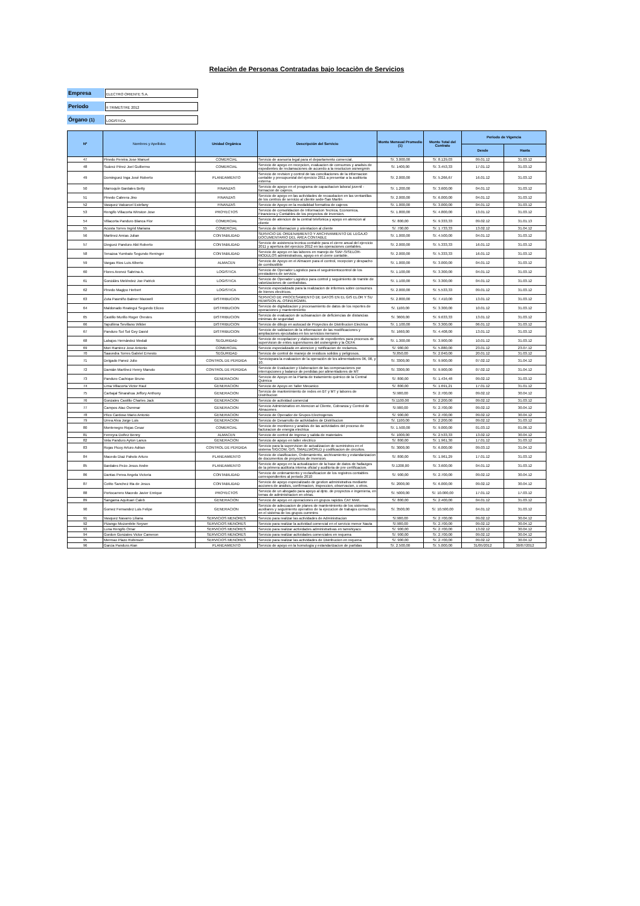Relaciòn de Personas Contratadas bajo locaciòn de Servicios
Empresa
ELECTRO ORIENTE S.A.
Periodo
II TRIMESTRE 2012
Órgano (1)
LOGISTICA
| Nº | Nombres y Apellidos | Unidad Orgánica | Descripción del Servicio | Monto Mensual Promedio (1) | Monto Total del Contrato | Periodo de Vigencia | |
| --- | --- | --- | --- | --- | --- | --- | --- |
| | | | | | | Desde | Hasta |
| 47 | Pinedo Pereira Jose Manuel | COMERCIAL | Servicio de asesoria legal para el departamento comercial. | S/. 3.000,00 | S/. 8.129,03 | 09.01.12 | 31.03.12 |
| 48 | Suárez Pérez Joel Guillermo | COMERCIAL | Servicio de apoyo en recepcion, evaluacion de consumos y analisis de expedientes de reclamaciones de acuerdo a la resolucion osinergmin | S/. 1400,00 | S/. 3.453,33 | 17.01.12 | 31.03.12 |
| 49 | Dominguez Inga José Roberto | PLANEAMIENTO | Servicio de revision y control de las conciliaciones de la informacion contable y presupuestal del ejercicio 2011 a presentar a la auditoria externa | S/. 2.000,00 | S/. 5.266,67 | 16.01.12 | 31.03.12 |
| 50 | Marroquín Bardales Betty | FINANZAS | Servicio de apoyo en el programa de capacitacion laboral juvenil -formacion de cajeros. | S/. 1.200,00 | S/. 3.600,00 | 04.01.12 | 31.03.12 |
| 51 | Pinedo Cabrera Jino | FINANZAS | Servicio de apoyo en las actividades de recaudacion en las ventanillas de los centros de servicio al cliente sede-San Martin | S/. 2.000,00 | S/. 6.000,00 | 04.01.12 | 31.03.12 |
| 52 | Vasquez Valcarcel Estefany | FINANZAS | Servicio de Apoyo en la modalidad formativa de cajeros | S/. 1.000,00 | S/. 3.000,00 | 04.01.12 | 31.03.12 |
| 53 | Rengifo Villacorta Winston Jose | PROYECTOS | Servicio de consolidacion de Informacion Tecnica, Economica, Financiera y Contables de los proyectos de inversion. | S/. 1.800,00 | S/. 4.800,00 | 13.01.12 | 31.03.12 |
| 54 | Villacorta Panduro Blanca Flor | COMERCIAL | Servicio de atencion de la central telefonica y apoyo en atencion al cliente | S/. 800,00 | S/. 9.333,33 | 09.02.12 | 31.01.13 |
| 55 | Acosta Torres Ingrid Mariana | COMERCIAL | Servicio de informacion y orientacion al cliente | S/. 700,00 | S/. 1.733,33 | 13.02.12 | 31.04.12 |
| 56 | Martinez Amias Julian | CONTABILIDAD | SERVICIO DE ORDENAMIENTO Y ARCHIVAMIENTO DE LEGAJO DOCUMENTARIO DEL ÁREA CONTABLE | S/. 1.000,00 | S/. 4.500,00 | 04.01.12 | 31.03.12 |
| 57 | Dieguez Panduro Alid Roberto | CONTABILIDAD | Servicio de asistencia tecnica contable para el cierre anual del ejercicio 2011 y apertura del ejercicio 2012 en las operaciones contables. | S/. 2.000,00 | S/. 5.333,33 | 16.01.12 | 31.03.12 |
| 58 | Tenazoa Yumbato Segundo Reninger | CONTABILIDAD | Servicio de apoyo en las labores en manejo de SIAF-SISELOR-MODULOS administrativos, apoyo en el cierre contable. | S/. 2.000,00 | S/. 5.333,33 | 16.01.12 | 31.03.12 |
| 59 | Vargas Rios Luis Alberto | ALMACEN | Servicio de Apoyo en el Almacen para el control, recepcion y despacho de combustible | S/. 1.000,00 | S/. 3.000,00 | 04.01.12 | 31.03.12 |
| 60 | Flores Aronez Sabrina A. | LOGISTICA | Servicio de Operador Logistico para el seguimientocontrol de los prestadores de servicio. | S/. 1.100,00 | S/. 3.300,00 | 04.01.12 | 31.03.12 |
| 61 | Gonzáles Meléndez Joe Patrick | LOGISTICA | Servicio de Operador Logistico para control y seguimiento de tramite de valorizaciones de contratistas. | S/. 1.100,00 | S/. 3.300,00 | 04.01.12 | 31.03.12 |
| 62 | Pinedo Magipo Herbert | LOGISTICA | Servicio especializado para la realizacion de informes sobre consumos de bienes electricos. | S/. 2.000,00 | S/. 5.533,33 | 09.01.12 | 31.03.12 |
| 63 | Zuta Pasmiño Balmer Maxwell | DISTRIBUCION | SERVICIO DE PROCESAMIENTO DE DATOS EN EL GIS ELOR Y SU REMISION AL OSINERGMIN. | S/. 2.800,00 | S/. 7.410,00 | 13.01.12 | 31.03.12 |
| 64 | Maldonado Reategui Segundo Eliceo | DISTRIBUCION | Servicio de digitalizacion y procesamiento de datos de los reportes de operaciones y mantenimiento | S/. 1100,00 | S/. 3.300,00 | 10.01.12 | 31.03.12 |
| 65 | Castillo Murillo Roger Orestes | DISTRIBUCION | Servicio de evaluacion de subsanacion de deficiencias de distancias minimas de seguridad | S/. 3600,00 | S/. 9.633,33 | 13.01.12 | 31.03.12 |
| 66 | Tapullima Sevillano Wilder | DISTRIBUCION | Servicio de dibujo en autocad de Proyectos de Distribucion Electrica | S/. 1.100,00 | S/. 3.300,00 | 06.01.12 | 31.03.12 |
| 67 | Panduro Sol Sol Gey David | DISTRIBUCION | Servicio de validacion de la informacion de las modificaciones y ampliaciones ejecutadas en los servicios menores | S/. 1660,00 | S/. 4.408,00 | 13.01.12 | 31.03.12 |
| 68 | Labajos Hernández Medali | SEGURIDAD | Servicio de recopilacion y elaboracion de expedientes para procesos de supervision de entes supervisores del osinergmin y la OEFA | S/. 1.300,00 | S/. 3.900,00 | 10.01.12 | 31.03.12 |
| 69 | Mori Ramirez Jose Antonio | COMERCIAL | Servicio especializado en atencion y notificacion de reclamos. | S/. 980,00 | S/. 5.880,00 | 23.01.12 | 23.07.12 |
| 70 | Saavedra Torres Gabriel Ernesto | SEGURIDAD | Servicio de control de manejo de residuos solidos y peligrosos. | S/,850,00 | S/. 2.040,00 | 20.01.12 | 31.03.12 |
| 71 | Delgado Panez Julio | CONTROL DE PERDIDA | Serviciopara la evaluacion de la operación de los alimentadores 06, 08, y 10. | S/. 3300,00 | S/. 9.900,00 | 07.02.12 | 31.04.12 |
| 72 | Damián Martínez Henry Manolo | CONTROL DE PERDIDA | Servicio de Evaluacion y Elaboracion de las compesaciones por interrupciones y balance de perdidas por alimentadores de MT | S/. 3300,00 | S/. 9.900,00 | 07.02.12 | 31.04.12 |
| 73 | Panduro Cachique Bruno | GENERACION | Servicio de Apoyo en la Planta de tratamiento quimico de la Central Quimica | S/. 800,00 | S/. 1.434,48 | 09.02.12 | 31.03.12 |
| 74 | Lima Villacorta Victor Raul | GENERACION | Servicio de Apoyo en Taller Mecanico | S/. 800,00 | S/. 1.691,21 | 17.01.12 | 31.01.12 |
| 75 | Carbajal Sinarahua Jeffory Anthony | GENERACION | Servicio de mantenimiento de redes en BT y MT y labores de Distribucion | S/.900,00 | S/. 2.700,00 | 09.02.12 | 30.04.12 |
| 76 | Gonzales Castillo Charles Jack | GENERACION | Servicio de actividad comercial | S/.1100,00 | S/. 2.200,00 | 09.02.12 | 31.03.12 |
| 77 | Campos Atac Osmmar | GENERACION | Servicio Administrativo en Atencion al Cliente, Cobranza y Control de Almacenes | S/.900,00 | S/. 2.700,00 | 09.02.12 | 30.04.12 |
| 78 | Pilco Cardoso Mario Antonio | GENERACION | Servicio de Operador de Grupos Electrogenos | S/. 900,00 | S/. 2.700,00 | 09.02.12 | 30.04.12 |
| 79 | Urrea Alva Jorge Luis | GENERACION | Servicio de Desarrollo de actividades de Distribucion | S/. 1100,00 | S/. 2.200,00 | 09.02.12 | 31.03.12 |
| 80 | Montenegro Rojas Cesar | COMERCIAL | Servicio de monitoreo y analisis de las actividades del proceso de facturacion de energia electrica | S/. 1.500,00 | S/. 9.000,00 | 01.03.12 | 01.06.12 |
| 81 | Ferreyra Doñez Benny | ALMACEN | Servicio de control de Ingreso y salida de materiales | S/. 1000,00 | S/. 2.533,33 | 13.02.12 | 30.04.12 |
| 82 | Vela Panduro Ayton Lanus | GENERACION | Servicio de apoyo en taller electrico | S/. 800,00 | S/. 1.961,30 | 17.01.12 | 31.03.12 |
| 83 | Rojas Picoy Arturo Adrian | CONTROL DE PERDIDA | Servicio para la supervision de actualizacion de suministros en el sistema SIGCOM, GIS, SMALLWORLD y codificacion de circuitos. | S/. 3000,00 | S/. 6.000,00 | 09.03.12 | 31.04.12 |
| 84 | Macedo Diaz Paholo Arturo | PLANEAMIENTO | Servicio de clasificacion, Ordenamiento, archivamiento y estandarizacion de documentos de proyectos de inversion. | S/. 800,00 | S/. 1.961,29 | 17.01.12 | 31.03.12 |
| 85 | Bardales Pezo Jesus Andre | PLANEAMIENTO | Servicio de apoyo en la actualizacion de la base de datos de hallazgos de la primera auditoria interna oficial y auditoria de pre certificacion. | S/.1200,00 | S/. 3.600,00 | 04.01.12 | 31.03.12 |
| 86 | Dantas Perea Angela Victoria | CONTABILIDAD | Servicio de ordenamiento y reclasificacion de los registros contables correspondientes al periodo 2010 | S/. 900,00 | S/. 2.700,00 | 09.02.12 | 30.04.12 |
| 87 | Cotito Sanchez Itta de Jesus | CONTABILIDAD | Servicio de apoyo especializado de gestion administrativa mediante acciones de analisis, confirmacion, inspeccion, observacion, u otros. | S/. 2000,00 | S/. 6.000,00 | 09.02.12 | 30.04.12 |
| 88 | Portocarrero Macedo Javier Enrique | PROYECTOS | Servicio de un abogado para apoyo al dpto. de proyectos e ingenieria, en temas de administracion en obras. | S/. 5000,00 | S/. 10.000,00 | 17.01.12 | 17.03.12 |
| 89 | Sangama Aquituari Caleb | GENERACION | Servicio de apoyo en operaciones en grupos rapidos CAT MAK. | S/. 800,00 | S/. 2.400,00 | 04.01.12 | 31.03.12 |
| 90 | Gomez Fernandez Luis Felipe | GENERACION | Servicio de adecuacion de planes de mantenimiento de los sistemas auxiliares y seguimiento operativo de la ejecucion de trabajos correctivos en el sistema de los grupos cummins | S/. 3500,00 | S/. 10.500,00 | 04.01.12 | 31.03.12 |
| 91 | Vasquez Navarro Liliana | SERVICIOS MENORES | Servicio para realizar las actividades de Administracion | S/.900,00 | S/. 2.700,00 | 09.02.12 | 30.04.12 |
| 92 | Pizango Mozombite Neyser | SERVICIOS MENORES | Servicio para realizar la actividad comercial en el servicio menor Nauta | S/.900,00 | S/. 2.700,00 | 09.02.12 | 30.04.12 |
| 93 | Luna Rengifo Omar | SERVICIOS MENORES | Servicio para realizar actividades administrativas en tamshiyacu | S/. 900,00 | S/. 2.700,00 | 13.02.12 | 30.04.12 |
| 94 | Gordon Gonzales Victor Cameron | SERVICIOS MENORES | Servicio para realizar actividades comerciales en requena | S/. 900,00 | S/. 2.700,00 | 09.02.12 | 30.04.12 |
| 95 | Mermao Plazo Robinson | SERVICIOS MENORES | Servicio para realizar las actividades de Distribucion en requena | S/. 900,00 | S/. 2.700,00 | 09.02.12 | 30.04.12 |
| 96 | Garcia Panduro Alan | PLANEAMIENTO | Servicio de apoyo en la homologia y estandarizacion de partidas | S/. 2.500,00 | S/. 5.000,00 | 31/05/2012 | 30/07/2012 |